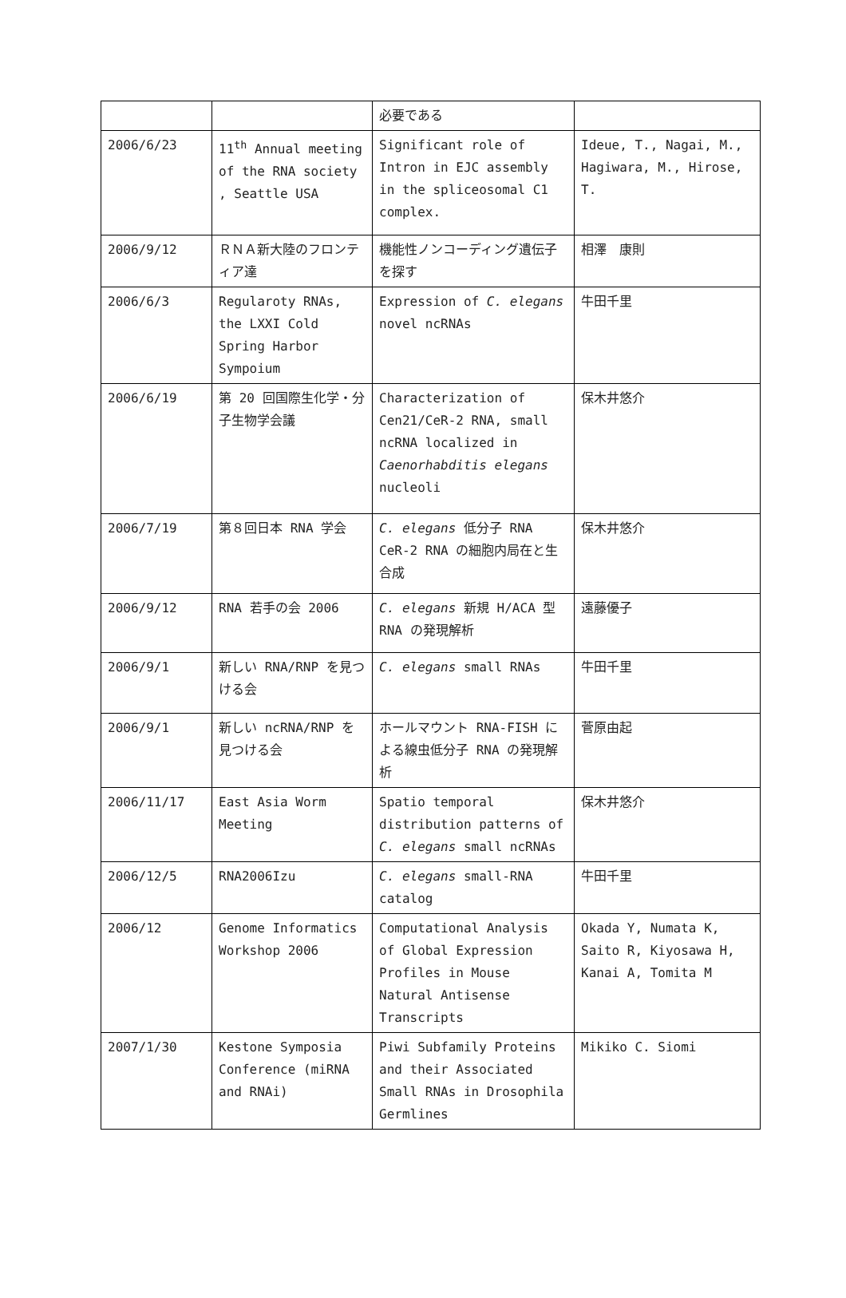| | | 必要である | |
| 2006/6/23 | 11<sup>th</sup> Annual meeting of the RNA society , Seattle USA | Significant role of Intron in EJC assembly in the spliceosomal C1 complex. | Ideue, T., Nagai, M., Hagiwara, M., Hirose, T. |
| 2006/9/12 | ＲＮＡ新大陸のフロンティア達 | 機能性ノンコーディング遺伝子を探す | 相澤 康則 |
| 2006/6/3 | Regularoty RNAs, the LXXI Cold Spring Harbor Sympoium | Expression of C. elegans novel ncRNAs | 牛田千里 |
| 2006/6/19 | 第 20 回国際生化学・分子生物学会議 | Characterization of Cen21/CeR-2 RNA, small ncRNA localized in Caenorhabditis elegans nucleoli | 保木井悠介 |
| 2006/7/19 | 第８回日本 RNA 学会 | C. elegans 低分子 RNA CeR-2 RNA の細胞内局在と生合成 | 保木井悠介 |
| 2006/9/12 | RNA 若手の会 2006 | C. elegans 新規 H/ACA 型 RNA の発現解析 | 遠藤優子 |
| 2006/9/1 | 新しい RNA/RNP を見つける会 | C. elegans small RNAs | 牛田千里 |
| 2006/9/1 | 新しい ncRNA/RNP を見つける会 | ホールマウント RNA-FISH による線虫低分子 RNA の発現解析 | 菅原由起 |
| 2006/11/17 | East Asia Worm Meeting | Spatio temporal distribution patterns of C. elegans small ncRNAs | 保木井悠介 |
| 2006/12/5 | RNA2006Izu | C. elegans small-RNA catalog | 牛田千里 |
| 2006/12 | Genome Informatics Workshop 2006 | Computational Analysis of Global Expression Profiles in Mouse Natural Antisense Transcripts | Okada Y, Numata K, Saito R, Kiyosawa H, Kanai A, Tomita M |
| 2007/1/30 | Kestone Symposia Conference (miRNA and RNAi) | Piwi Subfamily Proteins and their Associated Small RNAs in Drosophila Germlines | Mikiko C. Siomi |